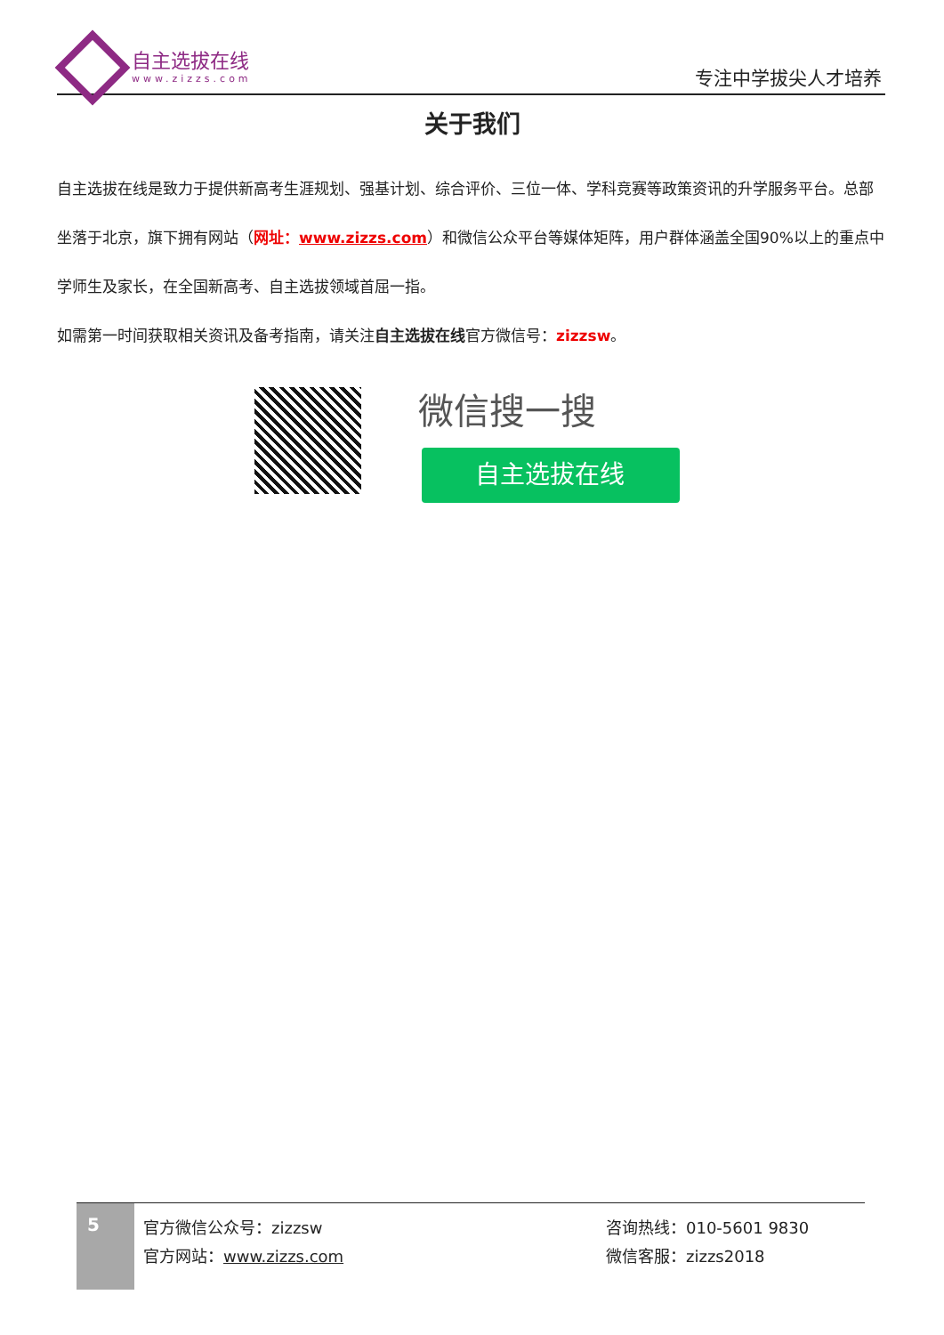自主选拔在线
www.zizzs.com
专注中学拔尖人才培养
关于我们
自主选拔在线是致力于提供新高考生涯规划、强基计划、综合评价、三位一体、学科竞赛等政策资讯的升学服务平台。总部坐落于北京，旗下拥有网站（网址：www.zizzs.com）和微信公众平台等媒体矩阵，用户群体涵盖全国90%以上的重点中学师生及家长，在全国新高考、自主选拔领域首屈一指。
如需第一时间获取相关资讯及备考指南，请关注自主选拔在线官方微信号：zizzsw。
微信搜一搜
自主选拔在线
5
官方微信公众号：zizzsw
官方网站：www.zizzs.com
咨询热线：010-5601 9830
微信客服：zizzs2018